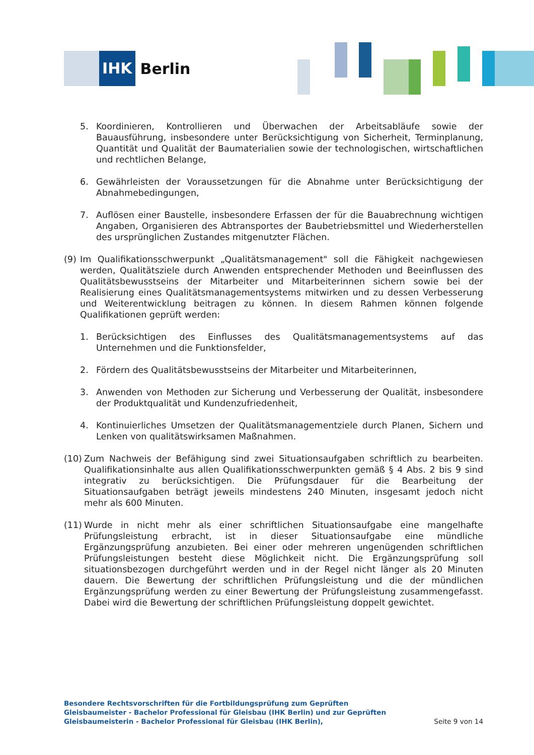IHK
Berlin
5. Koordinieren, Kontrollieren und Überwachen der Arbeitsabläufe sowie der Bauausführung, insbesondere unter Berücksichtigung von Sicherheit, Terminplanung, Quantität und Qualität der Baumaterialien sowie der technologischen, wirtschaftlichen und rechtlichen Belange,
6. Gewährleisten der Voraussetzungen für die Abnahme unter Berücksichtigung der Abnahmebedingungen,
7. Auflösen einer Baustelle, insbesondere Erfassen der für die Bauabrechnung wichtigen Angaben, Organisieren des Abtransportes der Baubetriebsmittel und Wiederherstellen des ursprünglichen Zustandes mitgenutzter Flächen.
(9) Im Qualifikationsschwerpunkt „Qualitätsmanagement" soll die Fähigkeit nachgewiesen werden, Qualitätsziele durch Anwenden entsprechender Methoden und Beeinflussen des Qualitätsbewusstseins der Mitarbeiter und Mitarbeiterinnen sichern sowie bei der Realisierung eines Qualitätsmanagementsystems mitwirken und zu dessen Verbesserung und Weiterentwicklung beitragen zu können. In diesem Rahmen können folgende Qualifikationen geprüft werden:
1. Berücksichtigen des Einflusses des Qualitätsmanagementsystems auf das Unternehmen und die Funktionsfelder,
2. Fördern des Qualitätsbewusstseins der Mitarbeiter und Mitarbeiterinnen,
3. Anwenden von Methoden zur Sicherung und Verbesserung der Qualität, insbesondere der Produktqualität und Kundenzufriedenheit,
4. Kontinuierliches Umsetzen der Qualitätsmanagementziele durch Planen, Sichern und Lenken von qualitätswirksamen Maßnahmen.
(10) Zum Nachweis der Befähigung sind zwei Situationsaufgaben schriftlich zu bearbeiten. Qualifikationsinhalte aus allen Qualifikationsschwerpunkten gemäß § 4 Abs. 2 bis 9 sind integrativ zu berücksichtigen. Die Prüfungsdauer für die Bearbeitung der Situationsaufgaben beträgt jeweils mindestens 240 Minuten, insgesamt jedoch nicht mehr als 600 Minuten.
(11) Wurde in nicht mehr als einer schriftlichen Situationsaufgabe eine mangelhafte Prüfungsleistung erbracht, ist in dieser Situationsaufgabe eine mündliche Ergänzungsprüfung anzubieten. Bei einer oder mehreren ungenügenden schriftlichen Prüfungsleistungen besteht diese Möglichkeit nicht. Die Ergänzungsprüfung soll situationsbezogen durchgeführt werden und in der Regel nicht länger als 20 Minuten dauern. Die Bewertung der schriftlichen Prüfungsleistung und die der mündlichen Ergänzungsprüfung werden zu einer Bewertung der Prüfungsleistung zusammengefasst. Dabei wird die Bewertung der schriftlichen Prüfungsleistung doppelt gewichtet.
Besondere Rechtsvorschriften für die Fortbildungsprüfung zum Geprüften Gleisbaumeister - Bachelor Professional für Gleisbau (IHK Berlin) und zur Geprüften Gleisbaumeisterin - Bachelor Professional für Gleisbau (IHK Berlin),
Seite 9 von 14